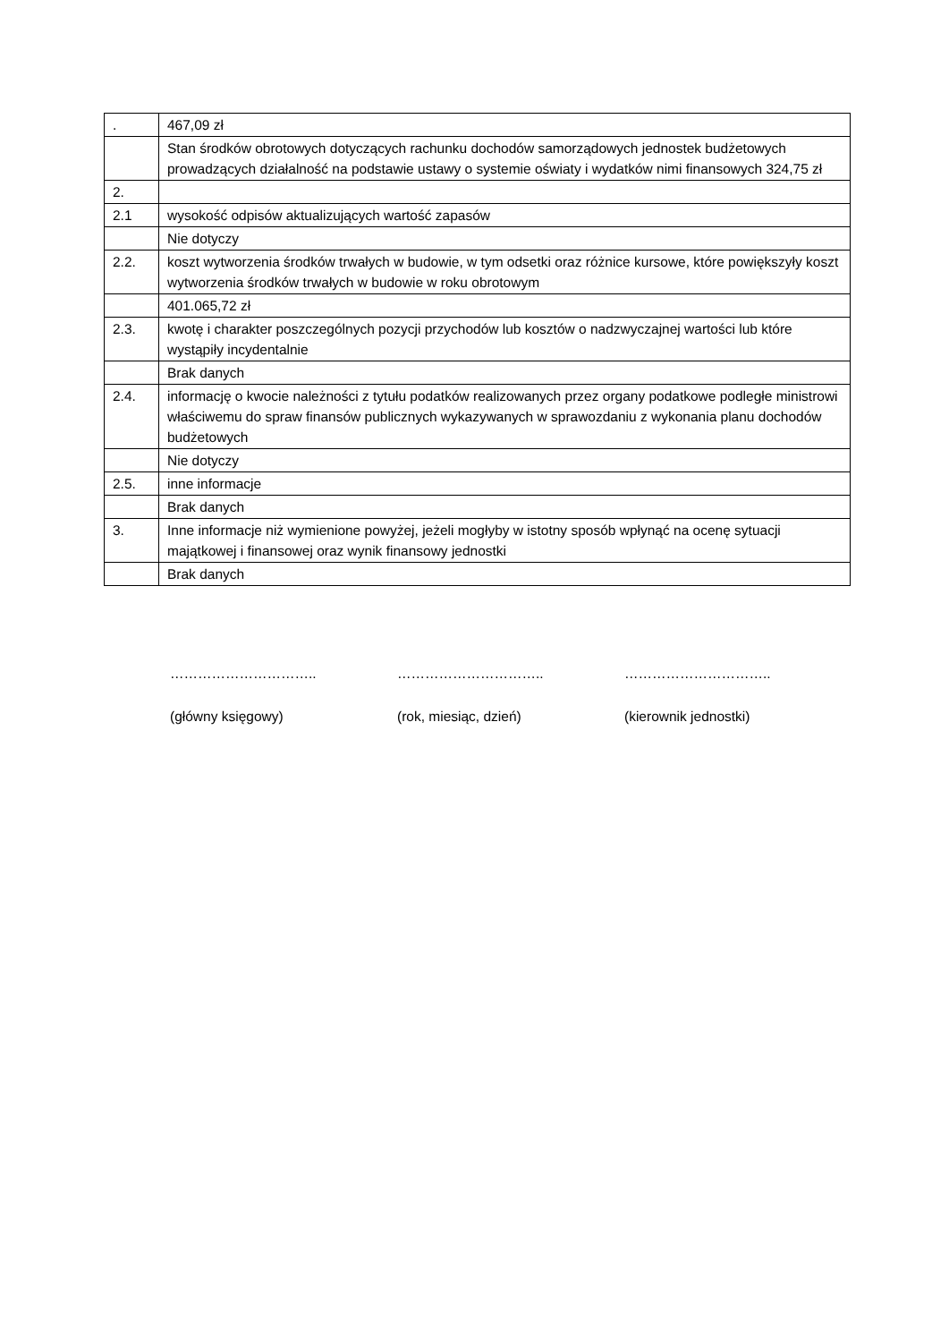| . | 467,09 zł |
| | Stan środków obrotowych dotyczących rachunku dochodów samorządowych jednostek budżetowych prowadzących działalność na podstawie ustawy o systemie oświaty i wydatków nimi finansowych 324,75 zł |
| 2. | |
| 2.1 | wysokość odpisów aktualizujących wartość zapasów |
| | Nie dotyczy |
| 2.2. | koszt wytworzenia środków trwałych w budowie, w tym odsetki oraz różnice kursowe, które powiększyły koszt wytworzenia środków trwałych w budowie w roku obrotowym |
| | 401.065,72 zł |
| 2.3. | kwotę i charakter poszczególnych pozycji przychodów lub kosztów o nadzwyczajnej wartości lub które wystąpiły incydentalnie |
| | Brak danych |
| 2.4. | informację o kwocie należności z tytułu podatków realizowanych przez organy podatkowe podległe ministrowi właściwemu do spraw finansów publicznych wykazywanych w sprawozdaniu z wykonania planu dochodów budżetowych |
| | Nie dotyczy |
| 2.5. | inne informacje |
| | Brak danych |
| 3. | Inne informacje niż wymienione powyżej, jeżeli mogłyby w istotny sposób wpłynąć na ocenę sytuacji majątkowej i finansowej oraz wynik finansowy jednostki |
| | Brak danych |
…………………………..
(główny księgowy)
…………………………..
(rok, miesiąc, dzień)
…………………………..
(kierownik jednostki)